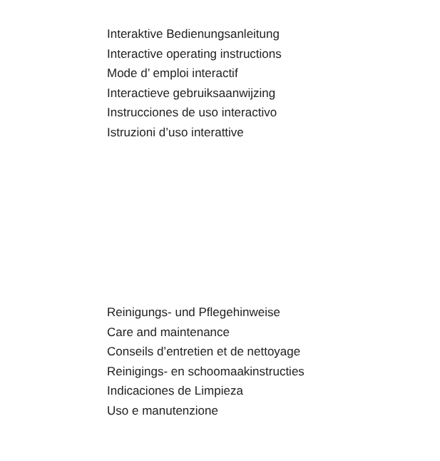Interaktive Bedienungsanleitung
Interactive operating instructions
Mode d’ emploi interactif
Interactieve gebruiksaanwijzing
Instrucciones de uso interactivo
Istruzioni d’uso interattive
Reinigungs- und Pflegehinweise
Care and maintenance
Conseils d’entretien et de nettoyage
Reinigings- en schoomaakinstructies
Indicaciones de Limpieza
Uso e manutenzione